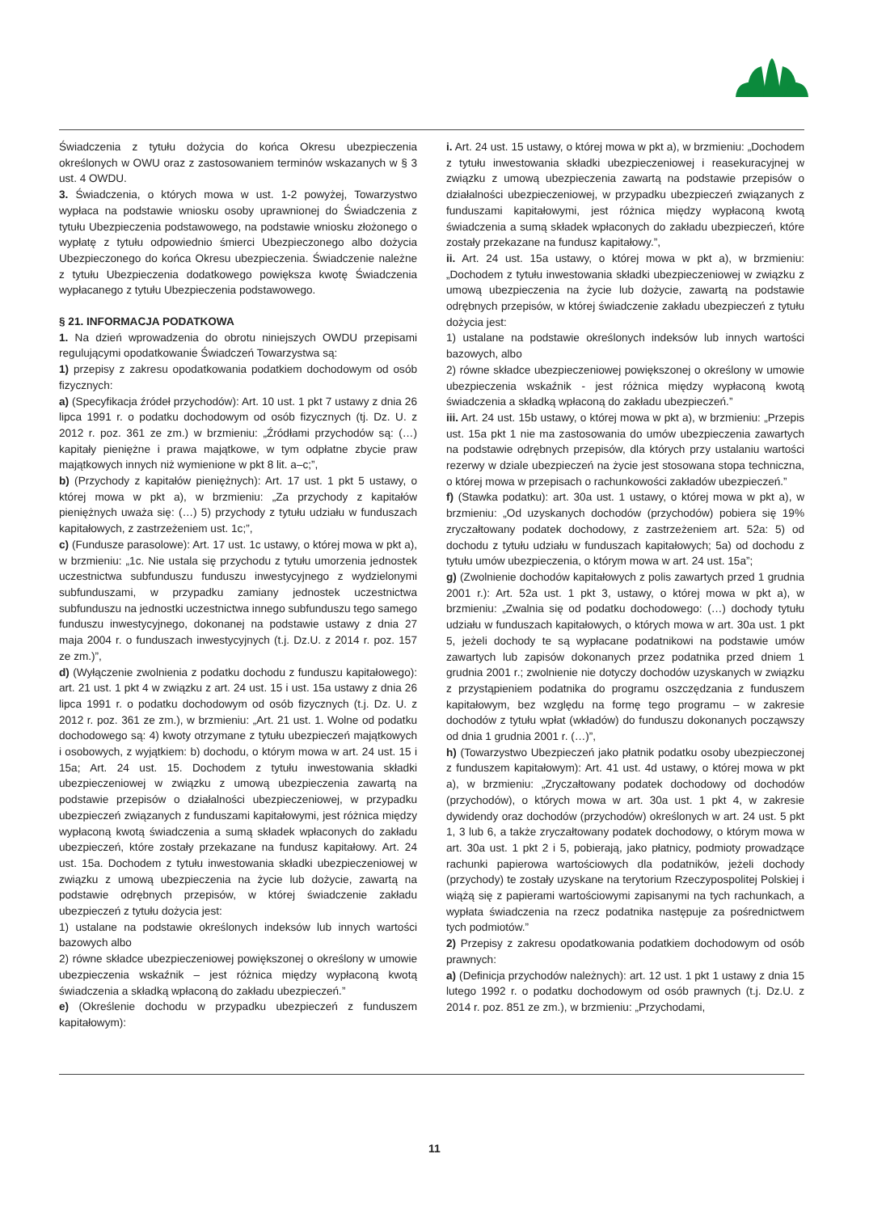Świadczenia z tytułu dożycia do końca Okresu ubezpieczenia określonych w OWU oraz z zastosowaniem terminów wskazanych w § 3 ust. 4 OWDU.
3. Świadczenia, o których mowa w ust. 1-2 powyżej, Towarzystwo wypłaca na podstawie wniosku osoby uprawnionej do Świadczenia z tytułu Ubezpieczenia podstawowego, na podstawie wniosku złożonego o wypłatę z tytułu odpowiednio śmierci Ubezpieczonego albo dożycia Ubezpieczonego do końca Okresu ubezpieczenia. Świadczenie należne z tytułu Ubezpieczenia dodatkowego powiększa kwotę Świadczenia wypłacanego z tytułu Ubezpieczenia podstawowego.
§ 21. INFORMACJA PODATKOWA
1. Na dzień wprowadzenia do obrotu niniejszych OWDU przepisami regulującymi opodatkowanie Świadczeń Towarzystwa są:
1) przepisy z zakresu opodatkowania podatkiem dochodowym od osób fizycznych:
a) (Specyfikacja źródeł przychodów): Art. 10 ust. 1 pkt 7 ustawy z dnia 26 lipca 1991 r. o podatku dochodowym od osób fizycznych (tj. Dz. U. z 2012 r. poz. 361 ze zm.) w brzmieniu: „Źródłami przychodów są: (…) kapitały pieniężne i prawa majątkowe, w tym odpłatne zbycie praw majątkowych innych niż wymienione w pkt 8 lit. a–c;”,
b) (Przychody z kapitałów pieniężnych): Art. 17 ust. 1 pkt 5 ustawy, o której mowa w pkt a), w brzmieniu: „Za przychody z kapitałów pieniężnych uważa się: (…) 5) przychody z tytułu udziału w funduszach kapitałowych, z zastrzeżeniem ust. 1c;”,
c) (Fundusze parasolowe): Art. 17 ust. 1c ustawy, o której mowa w pkt a), w brzmieniu: „1c. Nie ustala się przychodu z tytułu umorzenia jednostek uczestnictwa subfunduszu funduszu inwestycyjnego z wydzielonymi subfunduszami, w przypadku zamiany jednostek uczestnictwa subfunduszu na jednostki uczestnictwa innego subfunduszu tego samego funduszu inwestycyjnego, dokonanej na podstawie ustawy z dnia 27 maja 2004 r. o funduszach inwestycyjnych (t.j. Dz.U. z 2014 r. poz. 157 ze zm.)”,
d) (Wyłączenie zwolnienia z podatku dochodu z funduszu kapitałowego): art. 21 ust. 1 pkt 4 w związku z art. 24 ust. 15 i ust. 15a ustawy z dnia 26 lipca 1991 r. o podatku dochodowym od osób fizycznych (t.j. Dz. U. z 2012 r. poz. 361 ze zm.), w brzmieniu: „Art. 21 ust. 1. Wolne od podatku dochodowego są: 4) kwoty otrzymane z tytułu ubezpieczeń majątkowych i osobowych, z wyjątkiem: b) dochodu, o którym mowa w art. 24 ust. 15 i 15a; Art. 24 ust. 15. Dochodem z tytułu inwestowania składki ubezpieczeniowej w związku z umową ubezpieczenia zawartą na podstawie przepisów o działalności ubezpieczeniowej, w przypadku ubezpieczeń związanych z funduszami kapitałowymi, jest różnica między wypłaconą kwotą świadczenia a sumą składek wpłaconych do zakładu ubezpieczeń, które zostały przekazane na fundusz kapitałowy. Art. 24 ust. 15a. Dochodem z tytułu inwestowania składki ubezpieczeniowej w związku z umową ubezpieczenia na życie lub dożycie, zawartą na podstawie odrębnych przepisów, w której świadczenie zakładu ubezpieczeń z tytułu dożycia jest:
1) ustalane na podstawie określonych indeksów lub innych wartości bazowych albo
2) równe składce ubezpieczeniowej powiększonej o określony w umowie ubezpieczenia wskaźnik – jest różnica między wypłaconą kwotą świadczenia a składką wpłaconą do zakładu ubezpieczeń.”
e) (Określenie dochodu w przypadku ubezpieczeń z funduszem kapitałowym):
i. Art. 24 ust. 15 ustawy, o której mowa w pkt a), w brzmieniu: „Dochodem z tytułu inwestowania składki ubezpieczeniowej i reasekuracyjnej w związku z umową ubezpieczenia zawartą na podstawie przepisów o działalności ubezpieczeniowej, w przypadku ubezpieczeń związanych z funduszami kapitałowymi, jest różnica między wypłaconą kwotą świadczenia a sumą składek wpłaconych do zakładu ubezpieczeń, które zostały przekazane na fundusz kapitałowy.”,
ii. Art. 24 ust. 15a ustawy, o której mowa w pkt a), w brzmieniu: „Dochodem z tytułu inwestowania składki ubezpieczeniowej w związku z umową ubezpieczenia na życie lub dożycie, zawartą na podstawie odrębnych przepisów, w której świadczenie zakładu ubezpieczeń z tytułu dożycia jest:
1) ustalane na podstawie określonych indeksów lub innych wartości bazowych, albo
2) równe składce ubezpieczeniowej powiększonej o określony w umowie ubezpieczenia wskaźnik - jest różnica między wypłaconą kwotą świadczenia a składką wpłaconą do zakładu ubezpieczeń.”
iii. Art. 24 ust. 15b ustawy, o której mowa w pkt a), w brzmieniu: „Przepis ust. 15a pkt 1 nie ma zastosowania do umów ubezpieczenia zawartych na podstawie odrębnych przepisów, dla których przy ustalaniu wartości rezerwy w dziale ubezpieczeń na życie jest stosowana stopa techniczna, o której mowa w przepisach o rachunkowości zakładów ubezpieczeń.”
f) (Stawka podatku): art. 30a ust. 1 ustawy, o której mowa w pkt a), w brzmieniu: „Od uzyskanych dochodów (przychodów) pobiera się 19% zryczałtowany podatek dochodowy, z zastrzeżeniem art. 52a: 5) od dochodu z tytułu udziału w funduszach kapitałowych; 5a) od dochodu z tytułu umów ubezpieczenia, o którym mowa w art. 24 ust. 15a”;
g) (Zwolnienie dochodów kapitałowych z polis zawartych przed 1 grudnia 2001 r.): Art. 52a ust. 1 pkt 3, ustawy, o której mowa w pkt a), w brzmieniu: „Zwalnia się od podatku dochodowego: (…) dochody tytułu udziału w funduszach kapitałowych, o których mowa w art. 30a ust. 1 pkt 5, jeżeli dochody te są wypłacane podatnikowi na podstawie umów zawartych lub zapisów dokonanych przez podatnika przed dniem 1 grudnia 2001 r.; zwolnienie nie dotyczy dochodów uzyskanych w związku z przystąpieniem podatnika do programu oszczędzania z funduszem kapitałowym, bez względu na formę tego programu – w zakresie dochodów z tytułu wpłat (wkładów) do funduszu dokonanych począwszy od dnia 1 grudnia 2001 r. (…)”,
h) (Towarzystwo Ubezpieczeń jako płatnik podatku osoby ubezpieczonej z funduszem kapitałowym): Art. 41 ust. 4d ustawy, o której mowa w pkt a), w brzmieniu: „Zryczałtowany podatek dochodowy od dochodów (przychodów), o których mowa w art. 30a ust. 1 pkt 4, w zakresie dywidendy oraz dochodów (przychodów) określonych w art. 24 ust. 5 pkt 1, 3 lub 6, a także zryczałtowany podatek dochodowy, o którym mowa w art. 30a ust. 1 pkt 2 i 5, pobierają, jako płatnicy, podmioty prowadzące rachunki papierowa wartościowych dla podatników, jeżeli dochody (przychody) te zostały uzyskane na terytorium Rzeczypospolitej Polskiej i wiążą się z papierami wartościowymi zapisanymi na tych rachunkach, a wypłata świadczenia na rzecz podatnika następuje za pośrednictwem tych podmiotów.”
2) Przepisy z zakresu opodatkowania podatkiem dochodowym od osób prawnych:
a) (Definicja przychodów należnych): art. 12 ust. 1 pkt 1 ustawy z dnia 15 lutego 1992 r. o podatku dochodowym od osób prawnych (t.j. Dz.U. z 2014 r. poz. 851 ze zm.), w brzmieniu: „Przychodami,
11